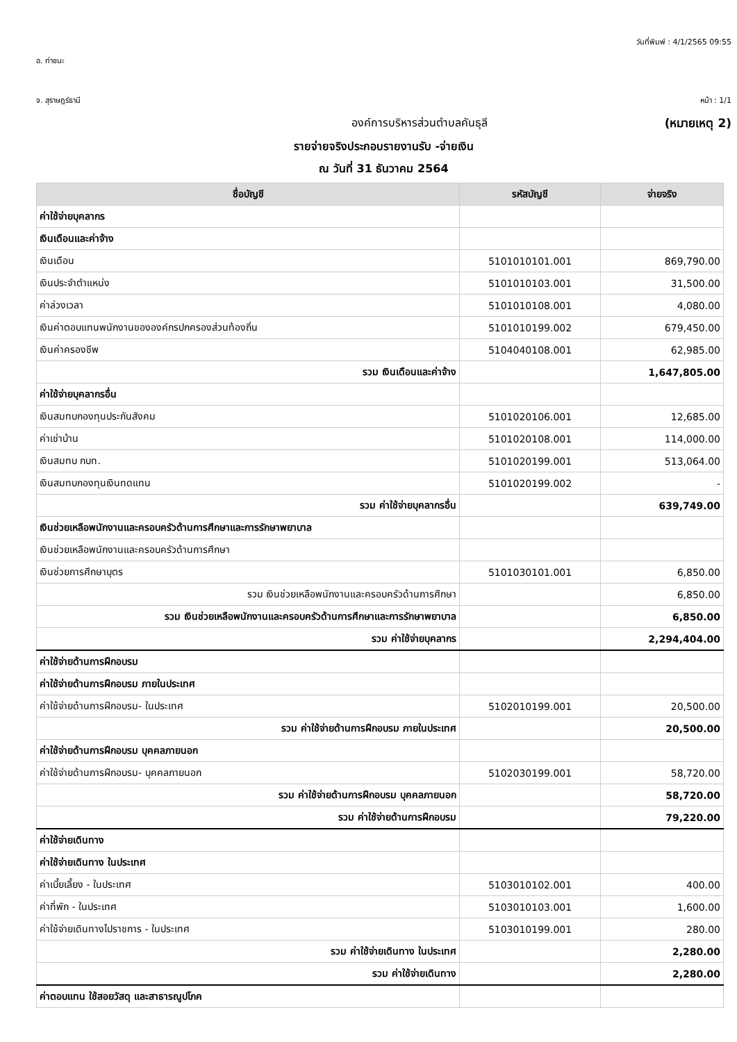วันที่พิมพ์ : 4/1/2565 09:55
อ. ท่าชนะ
จ. สุราษฎร์ธานี หน้า : 1/1
องค์การบริหารส่วนตำบลคันธุลี (หมายเหตุ 2)
รายจ่ายจริงประกอบรายงานรับ -จ่ายเงิน
ณ วันที่ 31 ธันวาคม 2564
| ชื่อบัญชี | รหัสบัญชี | จ่ายจริง |
| --- | --- | --- |
| ค่าใช้จ่ายบุคลากร | | |
| เงินเดือนและค่าจ้าง | | |
| เงินเดือน | 5101010101.001 | 869,790.00 |
| เงินประจำตำแหน่ง | 5101010103.001 | 31,500.00 |
| ค่าล่วงเวลา | 5101010108.001 | 4,080.00 |
| เงินค่าตอบแทนพนักงานขององค์กรปกครองส่วนท้องถิ่น | 5101010199.002 | 679,450.00 |
| เงินค่าครองชีพ | 5104040108.001 | 62,985.00 |
| รวม เงินเดือนและค่าจ้าง | | 1,647,805.00 |
| ค่าใช้จ่ายบุคลากรอื่น | | |
| เงินสมทบกองทุนประกันสังคม | 5101020106.001 | 12,685.00 |
| ค่าเช่าบ้าน | 5101020108.001 | 114,000.00 |
| เงินสมทบ กบท. | 5101020199.001 | 513,064.00 |
| เงินสมทบกองทุนเงินทดแทน | 5101020199.002 | - |
| รวม ค่าใช้จ่ายบุคลากรอื่น | | 639,749.00 |
| เงินช่วยเหลือพนักงานและครอบครัวด้านการศึกษาและการรักษาพยาบาล | | |
| เงินช่วยเหลือพนักงานและครอบครัวด้านการศึกษา | | |
| เงินช่วยการศึกษาบุตร | 5101030101.001 | 6,850.00 |
| รวม เงินช่วยเหลือพนักงานและครอบครัวด้านการศึกษา | | 6,850.00 |
| รวม เงินช่วยเหลือพนักงานและครอบครัวด้านการศึกษาและการรักษาพยาบาล | | 6,850.00 |
| รวม ค่าใช้จ่ายบุคลากร | | 2,294,404.00 |
| ค่าใช้จ่ายด้านการฝึกอบรม | | |
| ค่าใช้จ่ายด้านการฝึกอบรม ภายในประเทศ | | |
| ค่าใช้จ่ายด้านการฝึกอบรม- ในประเทศ | 5102010199.001 | 20,500.00 |
| รวม ค่าใช้จ่ายด้านการฝึกอบรม ภายในประเทศ | | 20,500.00 |
| ค่าใช้จ่ายด้านการฝึกอบรม บุคคลภายนอก | | |
| ค่าใช้จ่ายด้านการฝึกอบรม- บุคคลภายนอก | 5102030199.001 | 58,720.00 |
| รวม ค่าใช้จ่ายด้านการฝึกอบรม บุคคลภายนอก | | 58,720.00 |
| รวม ค่าใช้จ่ายด้านการฝึกอบรม | | 79,220.00 |
| ค่าใช้จ่ายเดินทาง | | |
| ค่าใช้จ่ายเดินทาง ในประเทศ | | |
| ค่าเบี้ยเลี้ยง - ในประเทศ | 5103010102.001 | 400.00 |
| ค่าที่พัก - ในประเทศ | 5103010103.001 | 1,600.00 |
| ค่าใช้จ่ายเดินทางไปราชการ - ในประเทศ | 5103010199.001 | 280.00 |
| รวม ค่าใช้จ่ายเดินทาง ในประเทศ | | 2,280.00 |
| รวม ค่าใช้จ่ายเดินทาง | | 2,280.00 |
| ค่าตอบแทน ใช้สอยวัสดุ และสาธารณูปโภค | | |